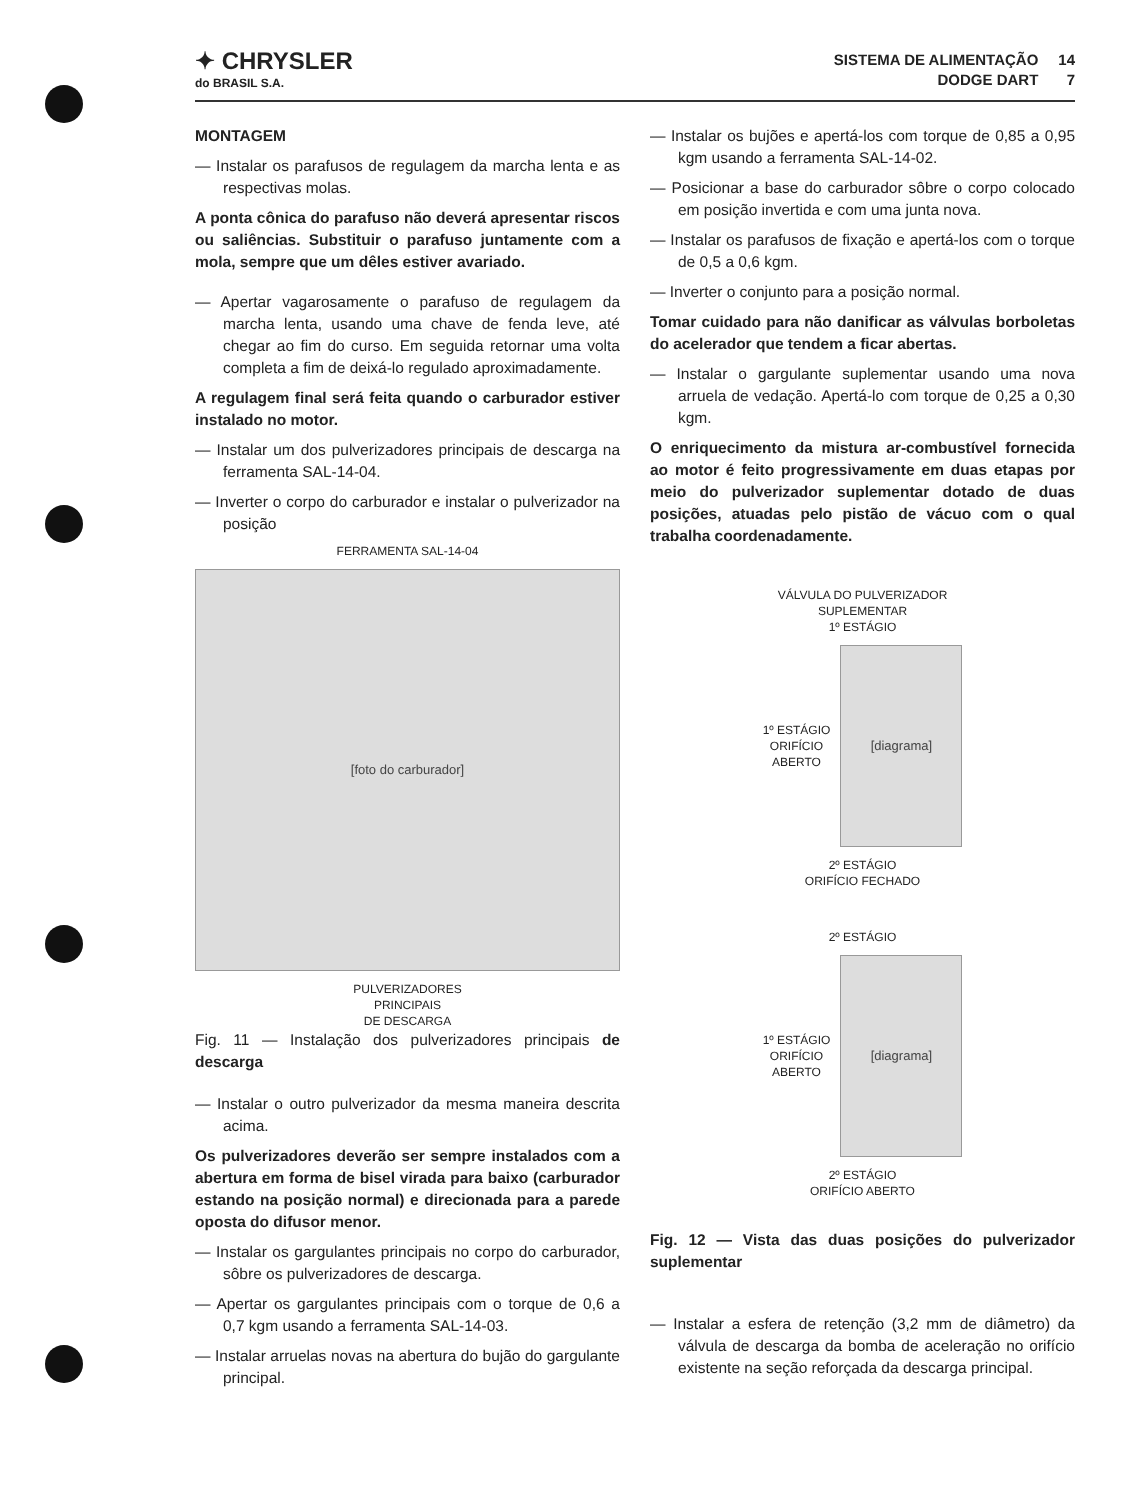✦ CHRYSLER
do BRASIL S.A.
SISTEMA DE ALIMENTAÇÃO
DODGE DART
14
7
MONTAGEM
— Instalar os parafusos de regulagem da marcha lenta e as respectivas molas.
A ponta cônica do parafuso não deverá apresentar riscos ou saliências. Substituir o parafuso juntamente com a mola, sempre que um dêles estiver avariado.
— Apertar vagarosamente o parafuso de regulagem da marcha lenta, usando uma chave de fenda leve, até chegar ao fim do curso. Em seguida retornar uma volta completa a fim de deixá-lo regulado aproximadamente.
A regulagem final será feita quando o carburador estiver instalado no motor.
— Instalar um dos pulverizadores principais de descarga na ferramenta SAL-14-04.
— Inverter o corpo do carburador e instalar o pulverizador na posição
FERRAMENTA SAL-14-04
[foto do carburador]
PULVERIZADORES
PRINCIPAIS
DE DESCARGA
Fig. 11 — Instalação dos pulverizadores principais de descarga
— Instalar o outro pulverizador da mesma maneira descrita acima.
Os pulverizadores deverão ser sempre instalados com a abertura em forma de bisel virada para baixo (carburador estando na posição normal) e direcionada para a parede oposta do difusor menor.
— Instalar os gargulantes principais no corpo do carburador, sôbre os pulverizadores de descarga.
— Apertar os gargulantes principais com o torque de 0,6 a 0,7 kgm usando a ferramenta SAL-14-03.
— Instalar arruelas novas na abertura do bujão do gargulante principal.
— Instalar os bujões e apertá-los com torque de 0,85 a 0,95 kgm usando a ferramenta SAL-14-02.
— Posicionar a base do carburador sôbre o corpo colocado em posição invertida e com uma junta nova.
— Instalar os parafusos de fixação e apertá-los com o torque de 0,5 a 0,6 kgm.
— Inverter o conjunto para a posição normal.
Tomar cuidado para não danificar as válvulas borboletas do acelerador que tendem a ficar abertas.
— Instalar o gargulante suplementar usando uma nova arruela de vedação. Apertá-lo com torque de 0,25 a 0,30 kgm.
O enriquecimento da mistura ar-combustível fornecida ao motor é feito progressivamente em duas etapas por meio do pulverizador suplementar dotado de duas posições, atuadas pelo pistão de vácuo com o qual trabalha coordenadamente.
VÁLVULA DO PULVERIZADOR
SUPLEMENTAR
1º ESTÁGIO
1º ESTÁGIO
ORIFÍCIO
ABERTO
[diagrama]
2º ESTÁGIO
ORIFÍCIO FECHADO
2º ESTÁGIO
1º ESTÁGIO
ORIFÍCIO
ABERTO
[diagrama]
2º ESTÁGIO
ORIFÍCIO ABERTO
Fig. 12 — Vista das duas posições do pulverizador suplementar
— Instalar a esfera de retenção (3,2 mm de diâmetro) da válvula de descarga da bomba de aceleração no orifício existente na seção reforçada da descarga principal.